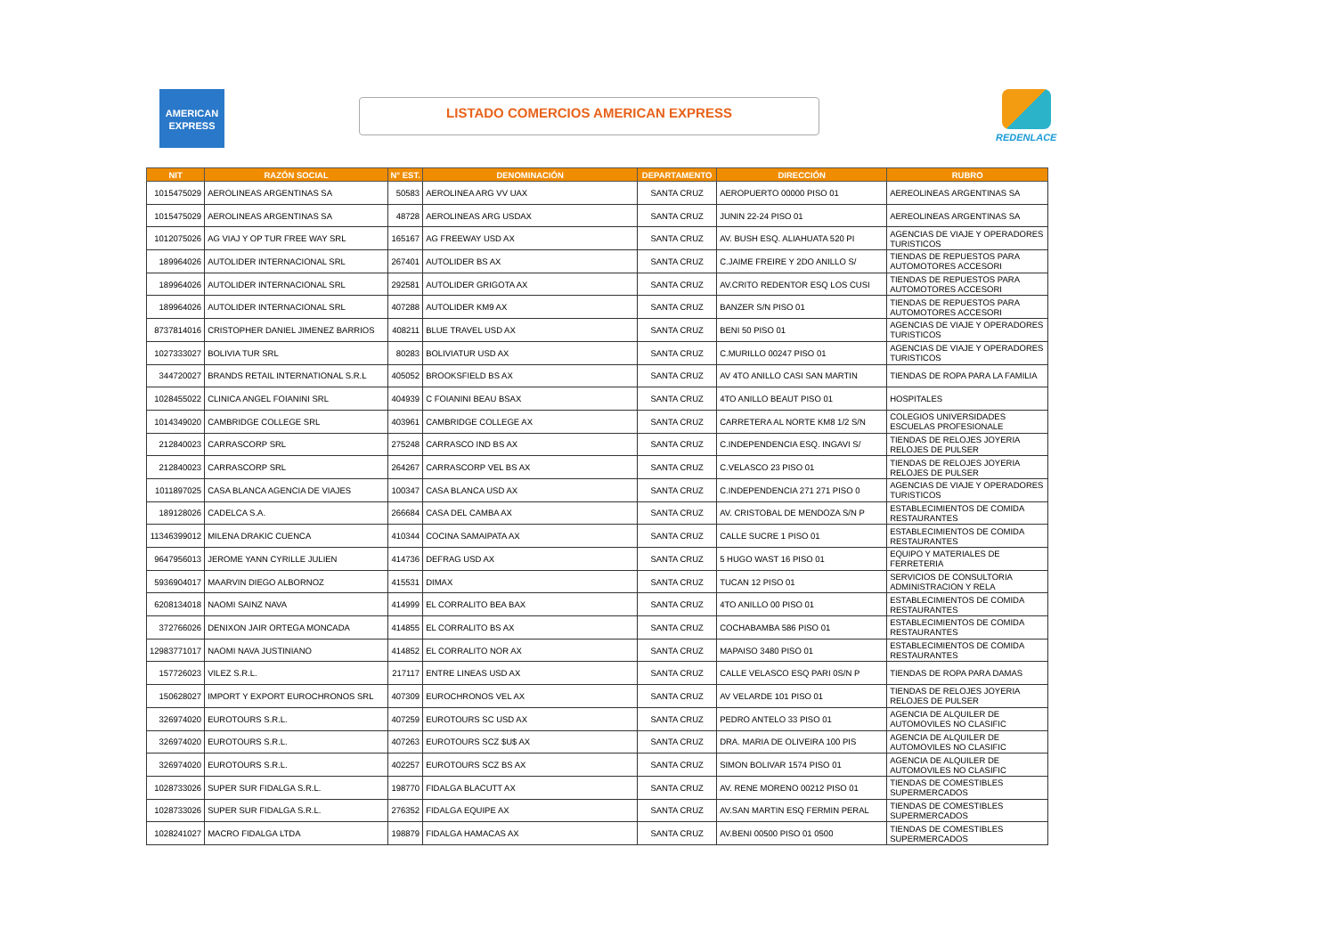AMERICAN
EXPRESS
LISTADO COMERCIOS AMERICAN EXPRESS
REDENLACE
| NIT | RAZÓN SOCIAL | N° EST. | DENOMINACIÓN | DEPARTAMENTO | DIRECCIÓN | RUBRO |
| --- | --- | --- | --- | --- | --- | --- |
| 1015475029 | AEROLINEAS ARGENTINAS SA | 50583 | AEROLINEA ARG VV UAX | SANTA CRUZ | AEROPUERTO 00000 PISO 01 | AEREOLINEAS ARGENTINAS SA |
| 1015475029 | AEROLINEAS ARGENTINAS SA | 48728 | AEROLINEAS ARG USDAX | SANTA CRUZ | JUNIN 22-24 PISO 01 | AEREOLINEAS ARGENTINAS SA |
| 1012075026 | AG VIAJ Y OP TUR FREE WAY SRL | 165167 | AG FREEWAY USD AX | SANTA CRUZ | AV. BUSH ESQ. ALIAHUATA 520 PI | AGENCIAS DE VIAJE Y OPERADORES TURISTICOS |
| 189964026 | AUTOLIDER INTERNACIONAL SRL | 267401 | AUTOLIDER BS AX | SANTA CRUZ | C.JAIME FREIRE Y 2DO ANILLO S/ | TIENDAS DE REPUESTOS PARA AUTOMOTORES ACCESORI |
| 189964026 | AUTOLIDER INTERNACIONAL SRL | 292581 | AUTOLIDER GRIGOTA AX | SANTA CRUZ | AV.CRITO REDENTOR ESQ LOS CUSI | TIENDAS DE REPUESTOS PARA AUTOMOTORES ACCESORI |
| 189964026 | AUTOLIDER INTERNACIONAL SRL | 407288 | AUTOLIDER KM9 AX | SANTA CRUZ | BANZER S/N PISO 01 | TIENDAS DE REPUESTOS PARA AUTOMOTORES ACCESORI |
| 8737814016 | CRISTOPHER DANIEL JIMENEZ BARRIOS | 408211 | BLUE TRAVEL USD AX | SANTA CRUZ | BENI 50 PISO 01 | AGENCIAS DE VIAJE Y OPERADORES TURISTICOS |
| 1027333027 | BOLIVIA TUR SRL | 80283 | BOLIVIATUR USD AX | SANTA CRUZ | C.MURILLO 00247 PISO 01 | AGENCIAS DE VIAJE Y OPERADORES TURISTICOS |
| 344720027 | BRANDS RETAIL INTERNATIONAL S.R.L | 405052 | BROOKSFIELD BS AX | SANTA CRUZ | AV 4TO ANILLO CASI SAN MARTIN | TIENDAS DE ROPA PARA LA FAMILIA |
| 1028455022 | CLINICA ANGEL FOIANINI SRL | 404939 | C FOIANINI BEAU BSAX | SANTA CRUZ | 4TO ANILLO BEAUT PISO 01 | HOSPITALES |
| 1014349020 | CAMBRIDGE COLLEGE SRL | 403961 | CAMBRIDGE COLLEGE AX | SANTA CRUZ | CARRETERA AL NORTE KM8 1/2 S/N | COLEGIOS UNIVERSIDADES ESCUELAS PROFESIONALE |
| 212840023 | CARRASCORP SRL | 275248 | CARRASCO IND BS AX | SANTA CRUZ | C.INDEPENDENCIA ESQ. INGAVI S/ | TIENDAS DE RELOJES JOYERIA RELOJES DE PULSER |
| 212840023 | CARRASCORP SRL | 264267 | CARRASCORP VEL BS AX | SANTA CRUZ | C.VELASCO 23 PISO 01 | TIENDAS DE RELOJES JOYERIA RELOJES DE PULSER |
| 1011897025 | CASA BLANCA AGENCIA DE VIAJES | 100347 | CASA BLANCA USD AX | SANTA CRUZ | C.INDEPENDENCIA 271 271 PISO 0 | AGENCIAS DE VIAJE Y OPERADORES TURISTICOS |
| 189128026 | CADELCA S.A. | 266684 | CASA DEL CAMBA AX | SANTA CRUZ | AV. CRISTOBAL DE MENDOZA S/N P | ESTABLECIMIENTOS DE COMIDA RESTAURANTES |
| 11346399012 | MILENA DRAKIC CUENCA | 410344 | COCINA SAMAIPATA AX | SANTA CRUZ | CALLE SUCRE 1 PISO 01 | ESTABLECIMIENTOS DE COMIDA RESTAURANTES |
| 9647956013 | JEROME YANN CYRILLE JULIEN | 414736 | DEFRAG USD AX | SANTA CRUZ | 5 HUGO WAST 16 PISO 01 | EQUIPO Y MATERIALES DE FERRETERIA |
| 5936904017 | MAARVIN DIEGO ALBORNOZ | 415531 | DIMAX | SANTA CRUZ | TUCAN 12 PISO 01 | SERVICIOS DE CONSULTORIA ADMINISTRACION Y RELA |
| 6208134018 | NAOMI SAINZ NAVA | 414999 | EL CORRALITO BEA BAX | SANTA CRUZ | 4TO ANILLO 00 PISO 01 | ESTABLECIMIENTOS DE COMIDA RESTAURANTES |
| 372766026 | DENIXON JAIR ORTEGA MONCADA | 414855 | EL CORRALITO BS AX | SANTA CRUZ | COCHABAMBA 586 PISO 01 | ESTABLECIMIENTOS DE COMIDA RESTAURANTES |
| 12983771017 | NAOMI NAVA JUSTINIANO | 414852 | EL CORRALITO NOR AX | SANTA CRUZ | MAPAISO 3480 PISO 01 | ESTABLECIMIENTOS DE COMIDA RESTAURANTES |
| 157726023 | VILEZ S.R.L. | 217117 | ENTRE LINEAS USD AX | SANTA CRUZ | CALLE VELASCO ESQ PARI 0S/N P | TIENDAS DE ROPA PARA DAMAS |
| 150628027 | IMPORT Y EXPORT EUROCHRONOS SRL | 407309 | EUROCHRONOS VEL AX | SANTA CRUZ | AV VELARDE 101 PISO 01 | TIENDAS DE RELOJES JOYERIA RELOJES DE PULSER |
| 326974020 | EUROTOURS S.R.L. | 407259 | EUROTOURS SC USD AX | SANTA CRUZ | PEDRO ANTELO 33 PISO 01 | AGENCIA DE ALQUILER DE AUTOMOVILES NO CLASIFIC |
| 326974020 | EUROTOURS S.R.L. | 407263 | EUROTOURS SCZ $U$ AX | SANTA CRUZ | DRA. MARIA DE OLIVEIRA 100 PIS | AGENCIA DE ALQUILER DE AUTOMOVILES NO CLASIFIC |
| 326974020 | EUROTOURS S.R.L. | 402257 | EUROTOURS SCZ BS AX | SANTA CRUZ | SIMON BOLIVAR 1574 PISO 01 | AGENCIA DE ALQUILER DE AUTOMOVILES NO CLASIFIC |
| 1028733026 | SUPER SUR FIDALGA S.R.L. | 198770 | FIDALGA BLACUTT AX | SANTA CRUZ | AV. RENE MORENO 00212 PISO 01 | TIENDAS DE COMESTIBLES SUPERMERCADOS |
| 1028733026 | SUPER SUR FIDALGA S.R.L. | 276352 | FIDALGA EQUIPE AX | SANTA CRUZ | AV.SAN MARTIN ESQ FERMIN PERAL | TIENDAS DE COMESTIBLES SUPERMERCADOS |
| 1028241027 | MACRO FIDALGA LTDA | 198879 | FIDALGA HAMACAS AX | SANTA CRUZ | AV.BENI 00500 PISO 01 0500 | TIENDAS DE COMESTIBLES SUPERMERCADOS |